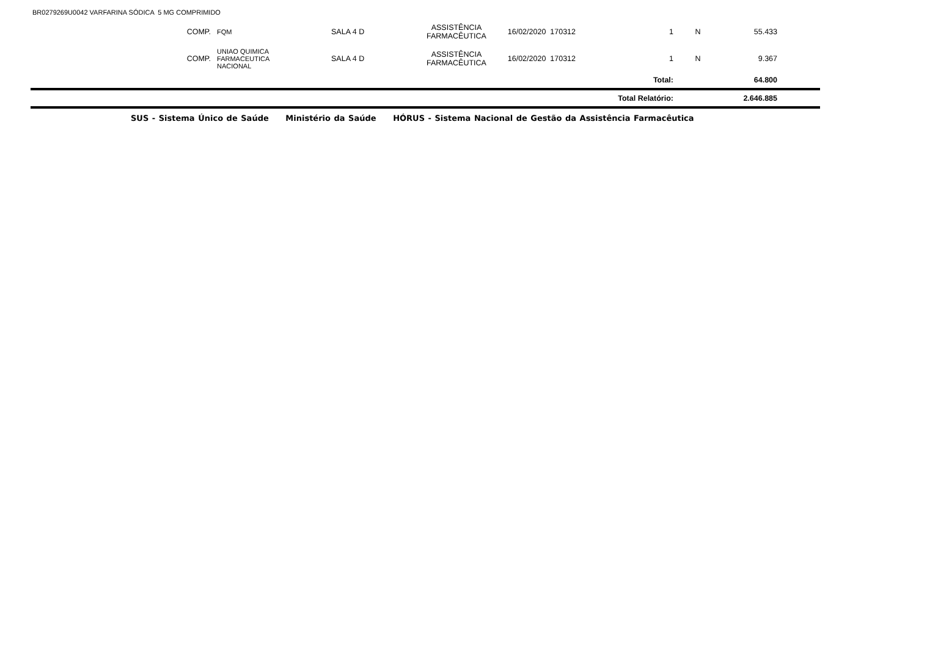BR0279269U0042 VARFARINA SÓDICA 5 MG COMPRIMIDO
| | COMP. | FQM | SALA 4 D | ASSISTÊNCIA FARMACÊUTICA | 16/02/2020 170312 | | 1 | N | 55.433 | |
| | COMP. | UNIAO QUIMICA FARMACEUTICA NACIONAL | SALA 4 D | ASSISTÊNCIA FARMACÊUTICA | 16/02/2020 170312 | | 1 | N | 9.367 | |
| Total: | | | | | | | | | 64.800 | |
| Total Relatório: | | | | | | | | | 2.646.885 | |
SUS - Sistema Único de Saúde Ministério da Saúde HÓRUS - Sistema Nacional de Gestão da Assistência Farmacêutica